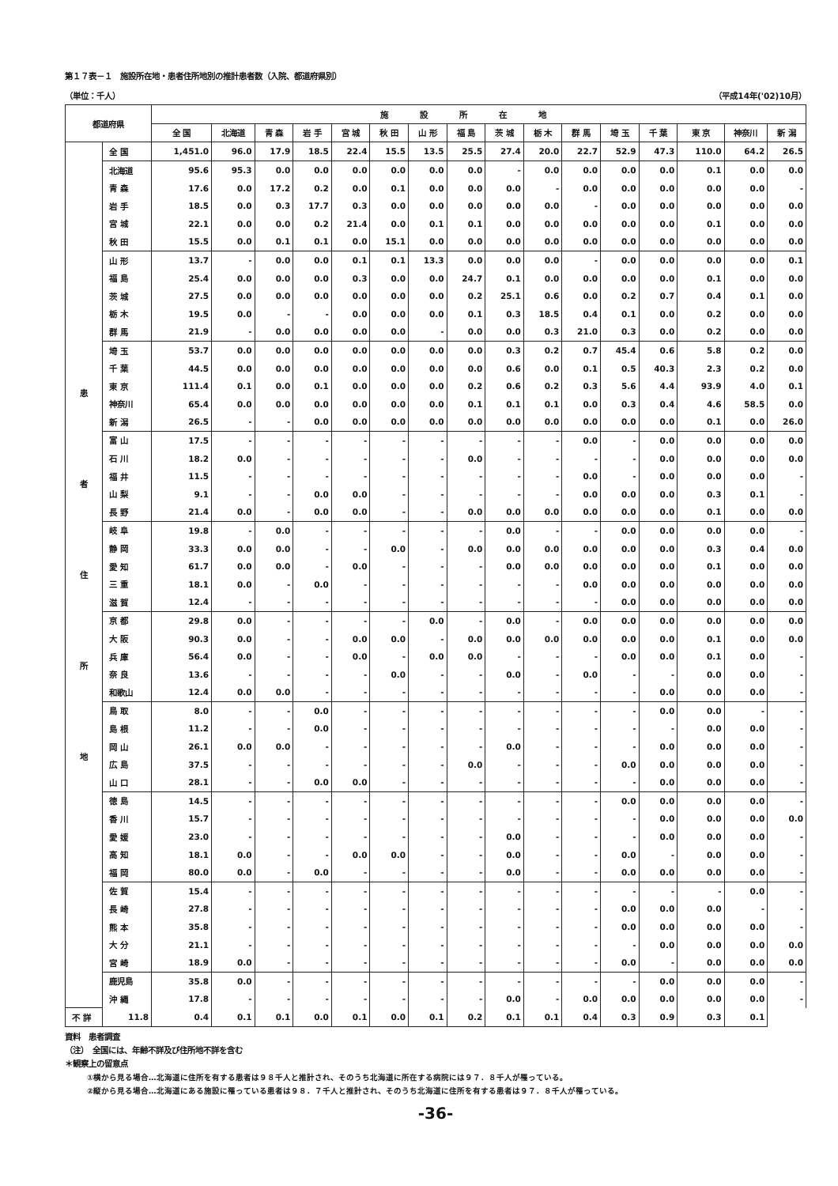第１７表－１　施設所在地・患者住所地別の推計患者数（入院、都道府県別）
（単位：千人） （平成14年('02)10月）
| 都道府県 | | 施設所在地 | | | | | | | | | | | | | | | |
| --- | --- | --- | --- | --- | --- | --- | --- | --- | --- | --- | --- | --- | --- | --- | --- | --- | --- |
| | | 全 国 | 北海道 | 青 森 | 岩 手 | 宮 城 | 秋 田 | 山 形 | 福 島 | 茨 城 | 栃 木 | 群 馬 | 埼 玉 | 千 葉 | 東 京 | 神奈川 | 新 潟 |
| 患 者 住 所 地 | 全 国 | 1,451.0 | 96.0 | 17.9 | 18.5 | 22.4 | 15.5 | 13.5 | 25.5 | 27.4 | 20.0 | 22.7 | 52.9 | 47.3 | 110.0 | 64.2 | 26.5 |
| | 北海道 | 95.6 | 95.3 | 0.0 | 0.0 | 0.0 | 0.0 | 0.0 | 0.0 | - | 0.0 | 0.0 | 0.0 | 0.0 | 0.1 | 0.0 | 0.0 |
| | 青 森 | 17.6 | 0.0 | 17.2 | 0.2 | 0.0 | 0.1 | 0.0 | 0.0 | 0.0 | - | 0.0 | 0.0 | 0.0 | 0.0 | 0.0 | - |
| | 岩 手 | 18.5 | 0.0 | 0.3 | 17.7 | 0.3 | 0.0 | 0.0 | 0.0 | 0.0 | 0.0 | - | 0.0 | 0.0 | 0.0 | 0.0 | 0.0 |
| | 宮 城 | 22.1 | 0.0 | 0.0 | 0.2 | 21.4 | 0.0 | 0.1 | 0.1 | 0.0 | 0.0 | 0.0 | 0.0 | 0.0 | 0.1 | 0.0 | 0.0 |
| | 秋 田 | 15.5 | 0.0 | 0.1 | 0.1 | 0.0 | 15.1 | 0.0 | 0.0 | 0.0 | 0.0 | 0.0 | 0.0 | 0.0 | 0.0 | 0.0 | 0.0 |
| | 山 形 | 13.7 | - | 0.0 | 0.0 | 0.1 | 0.1 | 13.3 | 0.0 | 0.0 | 0.0 | - | 0.0 | 0.0 | 0.0 | 0.0 | 0.1 |
| | 福 島 | 25.4 | 0.0 | 0.0 | 0.0 | 0.3 | 0.0 | 0.0 | 24.7 | 0.1 | 0.0 | 0.0 | 0.0 | 0.0 | 0.1 | 0.0 | 0.0 |
| | 茨 城 | 27.5 | 0.0 | 0.0 | 0.0 | 0.0 | 0.0 | 0.0 | 0.2 | 25.1 | 0.6 | 0.0 | 0.2 | 0.7 | 0.4 | 0.1 | 0.0 |
| | 栃 木 | 19.5 | 0.0 | - | - | 0.0 | 0.0 | 0.0 | 0.1 | 0.3 | 18.5 | 0.4 | 0.1 | 0.0 | 0.2 | 0.0 | 0.0 |
| | 群 馬 | 21.9 | - | 0.0 | 0.0 | 0.0 | 0.0 | - | 0.0 | 0.0 | 0.3 | 21.0 | 0.3 | 0.0 | 0.2 | 0.0 | 0.0 |
| | 埼 玉 | 53.7 | 0.0 | 0.0 | 0.0 | 0.0 | 0.0 | 0.0 | 0.0 | 0.3 | 0.2 | 0.7 | 45.4 | 0.6 | 5.8 | 0.2 | 0.0 |
| | 千 葉 | 44.5 | 0.0 | 0.0 | 0.0 | 0.0 | 0.0 | 0.0 | 0.0 | 0.6 | 0.0 | 0.1 | 0.5 | 40.3 | 2.3 | 0.2 | 0.0 |
| | 東 京 | 111.4 | 0.1 | 0.0 | 0.1 | 0.0 | 0.0 | 0.0 | 0.2 | 0.6 | 0.2 | 0.3 | 5.6 | 4.4 | 93.9 | 4.0 | 0.1 |
| | 神奈川 | 65.4 | 0.0 | 0.0 | 0.0 | 0.0 | 0.0 | 0.0 | 0.1 | 0.1 | 0.1 | 0.0 | 0.3 | 0.4 | 4.6 | 58.5 | 0.0 |
| | 新 潟 | 26.5 | - | - | 0.0 | 0.0 | 0.0 | 0.0 | 0.0 | 0.0 | 0.0 | 0.0 | 0.0 | 0.0 | 0.1 | 0.0 | 26.0 |
| | 富 山 | 17.5 | - | - | - | - | - | - | - | - | - | 0.0 | - | 0.0 | 0.0 | 0.0 | 0.0 |
| | 石 川 | 18.2 | 0.0 | - | - | - | - | - | 0.0 | - | - | - | - | 0.0 | 0.0 | 0.0 | 0.0 |
| | 福 井 | 11.5 | - | - | - | - | - | - | - | - | - | 0.0 | - | 0.0 | 0.0 | 0.0 | - |
| | 山 梨 | 9.1 | - | - | 0.0 | 0.0 | - | - | - | - | - | 0.0 | 0.0 | 0.0 | 0.3 | 0.1 | - |
| | 長 野 | 21.4 | 0.0 | - | 0.0 | 0.0 | - | - | 0.0 | 0.0 | 0.0 | 0.0 | 0.0 | 0.0 | 0.1 | 0.0 | 0.0 |
| | 岐 阜 | 19.8 | - | 0.0 | - | - | - | - | - | 0.0 | - | - | 0.0 | 0.0 | 0.0 | 0.0 | - |
| | 静 岡 | 33.3 | 0.0 | 0.0 | - | - | 0.0 | - | 0.0 | 0.0 | 0.0 | 0.0 | 0.0 | 0.0 | 0.3 | 0.4 | 0.0 |
| | 愛 知 | 61.7 | 0.0 | 0.0 | - | 0.0 | - | - | - | 0.0 | 0.0 | 0.0 | 0.0 | 0.0 | 0.1 | 0.0 | 0.0 |
| | 三 重 | 18.1 | 0.0 | - | 0.0 | - | - | - | - | - | - | 0.0 | 0.0 | 0.0 | 0.0 | 0.0 | 0.0 |
| | 滋 賀 | 12.4 | - | - | - | - | - | - | - | - | - | - | 0.0 | 0.0 | 0.0 | 0.0 | 0.0 |
| | 京 都 | 29.8 | 0.0 | - | - | - | - | 0.0 | - | 0.0 | - | 0.0 | 0.0 | 0.0 | 0.0 | 0.0 | 0.0 |
| | 大 阪 | 90.3 | 0.0 | - | - | 0.0 | 0.0 | - | 0.0 | 0.0 | 0.0 | 0.0 | 0.0 | 0.0 | 0.1 | 0.0 | 0.0 |
| | 兵 庫 | 56.4 | 0.0 | - | - | 0.0 | - | 0.0 | 0.0 | - | - | - | 0.0 | 0.0 | 0.1 | 0.0 | - |
| | 奈 良 | 13.6 | - | - | - | - | 0.0 | - | - | 0.0 | - | 0.0 | - | - | 0.0 | 0.0 | - |
| | 和歌山 | 12.4 | 0.0 | 0.0 | - | - | - | - | - | - | - | - | - | 0.0 | 0.0 | 0.0 | - |
| | 鳥 取 | 8.0 | - | - | 0.0 | - | - | - | - | - | - | - | - | 0.0 | 0.0 | - | - |
| | 島 根 | 11.2 | - | - | 0.0 | - | - | - | - | - | - | - | - | - | 0.0 | 0.0 | - |
| | 岡 山 | 26.1 | 0.0 | 0.0 | - | - | - | - | - | 0.0 | - | - | - | 0.0 | 0.0 | 0.0 | - |
| | 広 島 | 37.5 | - | - | - | - | - | - | 0.0 | - | - | - | 0.0 | 0.0 | 0.0 | 0.0 | - |
| | 山 口 | 28.1 | - | - | 0.0 | 0.0 | - | - | - | - | - | - | - | 0.0 | 0.0 | 0.0 | - |
| | 徳 島 | 14.5 | - | - | - | - | - | - | - | - | - | - | 0.0 | 0.0 | 0.0 | 0.0 | - |
| | 香 川 | 15.7 | - | - | - | - | - | - | - | - | - | - | - | 0.0 | 0.0 | 0.0 | 0.0 |
| | 愛 媛 | 23.0 | - | - | - | - | - | - | - | 0.0 | - | - | - | 0.0 | 0.0 | 0.0 | - |
| | 高 知 | 18.1 | 0.0 | - | - | 0.0 | 0.0 | - | - | 0.0 | - | - | 0.0 | - | 0.0 | 0.0 | - |
| | 福 岡 | 80.0 | 0.0 | - | 0.0 | - | - | - | - | 0.0 | - | - | 0.0 | 0.0 | 0.0 | 0.0 | - |
| | 佐 賀 | 15.4 | - | - | - | - | - | - | - | - | - | - | - | - | - | 0.0 | - |
| | 長 崎 | 27.8 | - | - | - | - | - | - | - | - | - | - | 0.0 | 0.0 | 0.0 | - | - |
| | 熊 本 | 35.8 | - | - | - | - | - | - | - | - | - | - | 0.0 | 0.0 | 0.0 | 0.0 | - |
| | 大 分 | 21.1 | - | - | - | - | - | - | - | - | - | - | - | 0.0 | 0.0 | 0.0 | 0.0 |
| | 宮 崎 | 18.9 | 0.0 | - | - | - | - | - | - | - | - | - | 0.0 | - | 0.0 | 0.0 | 0.0 |
| | 鹿児島 | 35.8 | 0.0 | - | - | - | - | - | - | - | - | - | - | 0.0 | 0.0 | 0.0 | - |
| | 沖 縄 | 17.8 | - | - | - | - | - | - | - | 0.0 | - | 0.0 | 0.0 | 0.0 | 0.0 | 0.0 | - |
| 不 詳 | 11.8 | 0.4 | 0.1 | 0.1 | 0.0 | 0.1 | 0.0 | 0.1 | 0.2 | 0.1 | 0.1 | 0.4 | 0.3 | 0.9 | 0.3 | 0.1 | |
資料　患者調査
（注）　全国には、年齢不詳及び住所地不詳を含む
＊観察上の留意点
①横から見る場合…北海道に住所を有する患者は９８千人と推計され、そのうち北海道に所在する病院には９７．８千人が罹っている。
②縦から見る場合…北海道にある施設に罹っている患者は９８．７千人と推計され、そのうち北海道に住所を有する患者は９７．８千人が罹っている。
-36-